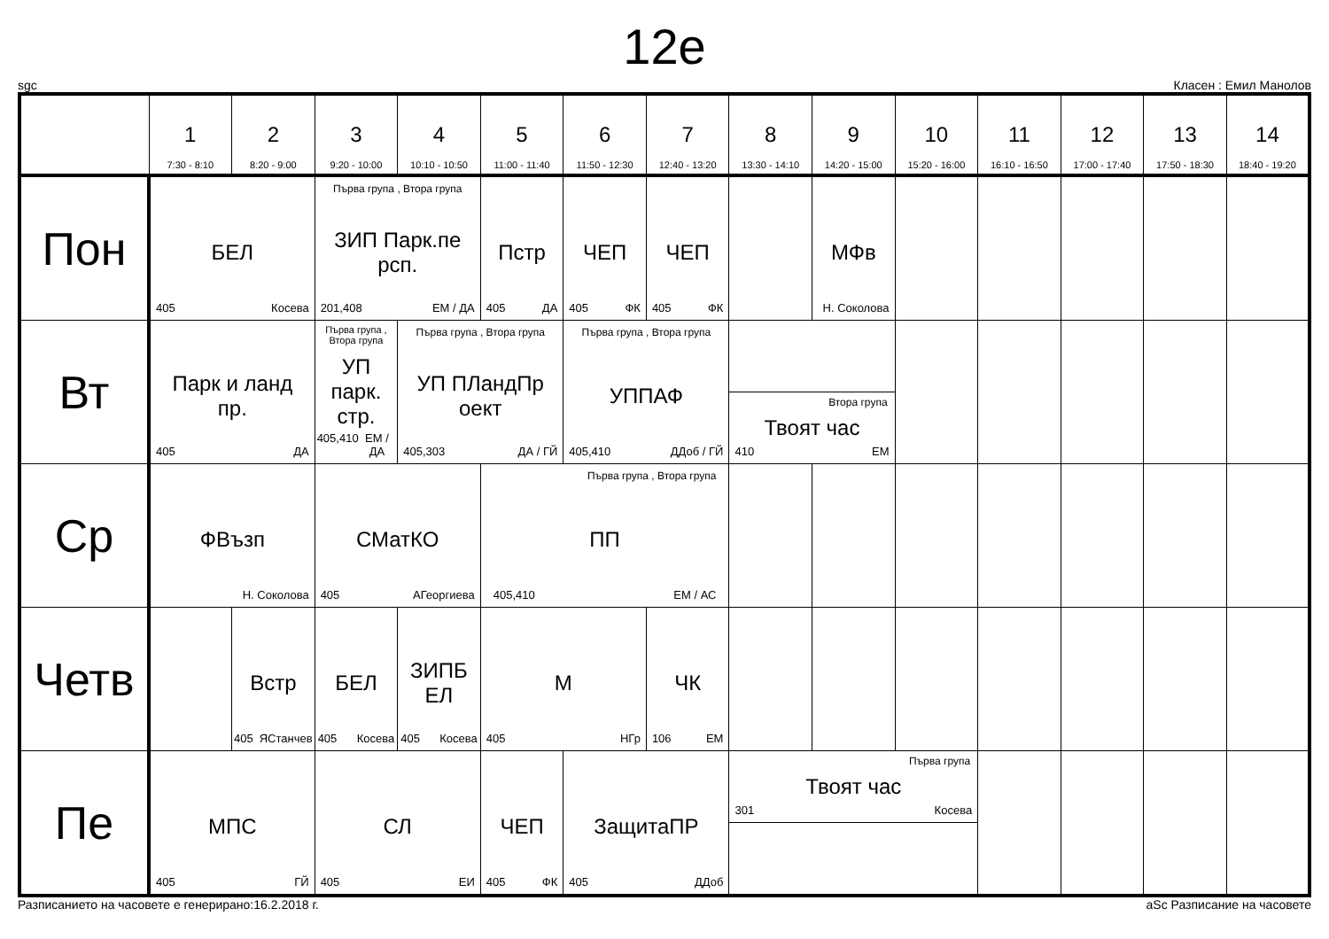12е
sgc Класен : Емил Манолов
| | 1 7:30 - 8:10 | 2 8:20 - 9:00 | 3 9:20 - 10:00 | 4 10:10 - 10:50 | 5 11:00 - 11:40 | 6 11:50 - 12:30 | 7 12:40 - 13:20 | 8 13:30 - 14:10 | 9 14:20 - 15:00 | 10 15:20 - 16:00 | 11 16:10 - 16:50 | 12 17:00 - 17:40 | 13 17:50 - 18:30 | 14 18:40 - 19:20 |
| --- | --- | --- | --- | --- | --- | --- | --- | --- | --- | --- | --- | --- | --- | --- |
| Пон | БЕЛ 405 Косева | | Първа група , Втора група ЗИП Парк.пе рсп. 201,408 ЕМ / ДА | | Пстр 405 ДА | ЧЕП 405 ФК | ЧЕП 405 ФК | | МФв Н. Соколова | | | | | |
| Вт | Парк и ланд пр. 405 ДА | | Първа група , Втора група УП парк. стр. 405,410 ЕМ / ДА | Първа група , Втора група УП ПЛандПр оект 405,303 ДА / ГЙ | | Първа група , Втора група УППАФ 405,410 ДДоб / ГЙ | | Втора група Твоят час 410 ЕМ | | | | | | |
| Ср | ФВъзп Н. Соколова | | СМатКО 405 АГеоргиева | | Първа група , Втора група ПП 405,410 ЕМ / АС | | | | | | | | | |
| Четв | | Встр 405 ЯСтанчев | БЕЛ 405 Косева | ЗИПБ ЕЛ 405 Косева | М 405 НГр | | ЧК 106 ЕМ | | | | | | | |
| Пе | МПС 405 ГЙ | | СЛ 405 ЕИ | | ЧЕП 405 ФК | ЗащитаПР 405 ДДоб | | Първа група Твоят час 301 Косева | | | | | | |
Разписанието на часовете е генерирано:16.2.2018 г. aSc Разписание на часовете